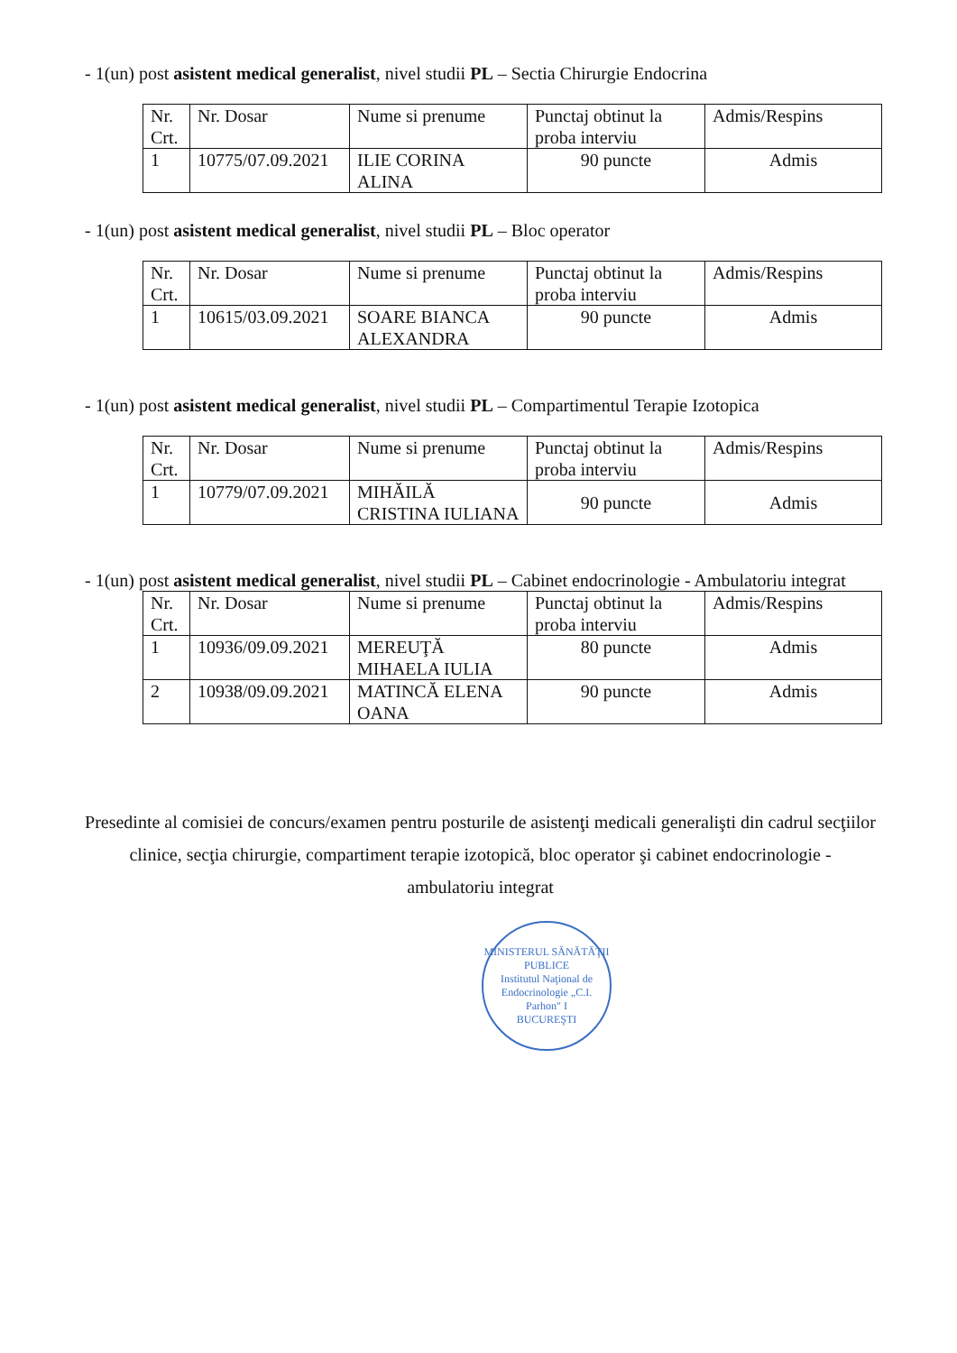- 1(un) post asistent medical generalist, nivel studii PL – Sectia Chirurgie Endocrina
| Nr. Crt. | Nr. Dosar | Nume si prenume | Punctaj obtinut la proba interviu | Admis/Respins |
| --- | --- | --- | --- | --- |
| 1 | 10775/07.09.2021 | ILIE CORINA ALINA | 90 puncte | Admis |
- 1(un) post asistent medical generalist, nivel studii PL – Bloc operator
| Nr. Crt. | Nr. Dosar | Nume si prenume | Punctaj obtinut la proba interviu | Admis/Respins |
| --- | --- | --- | --- | --- |
| 1 | 10615/03.09.2021 | SOARE BIANCA ALEXANDRA | 90 puncte | Admis |
- 1(un) post asistent medical generalist, nivel studii PL – Compartimentul Terapie Izotopica
| Nr. Crt. | Nr. Dosar | Nume si prenume | Punctaj obtinut la proba interviu | Admis/Respins |
| --- | --- | --- | --- | --- |
| 1 | 10779/07.09.2021 | MIHĂILĂ CRISTINA IULIANA | 90 puncte | Admis |
- 1(un) post asistent medical generalist, nivel studii PL – Cabinet endocrinologie - Ambulatoriu integrat
| Nr. Crt. | Nr. Dosar | Nume si prenume | Punctaj obtinut la proba interviu | Admis/Respins |
| --- | --- | --- | --- | --- |
| 1 | 10936/09.09.2021 | MEREUŢĂ MIHAELA IULIA | 80 puncte | Admis |
| 2 | 10938/09.09.2021 | MATINCĂ ELENA OANA | 90 puncte | Admis |
Presedinte al comisiei de concurs/examen pentru posturile de asistenţi medicali generalişti din cadrul secţiilor clinice, secţia chirurgie, compartiment terapie izotopică, bloc operator şi cabinet endocrinologie - ambulatoriu integrat
MINISTERUL SĂNĂTĂŢII PUBLICE
Institutul Naţional de Endocrinologie „C.I. Parhon" I
BUCUREŞTI